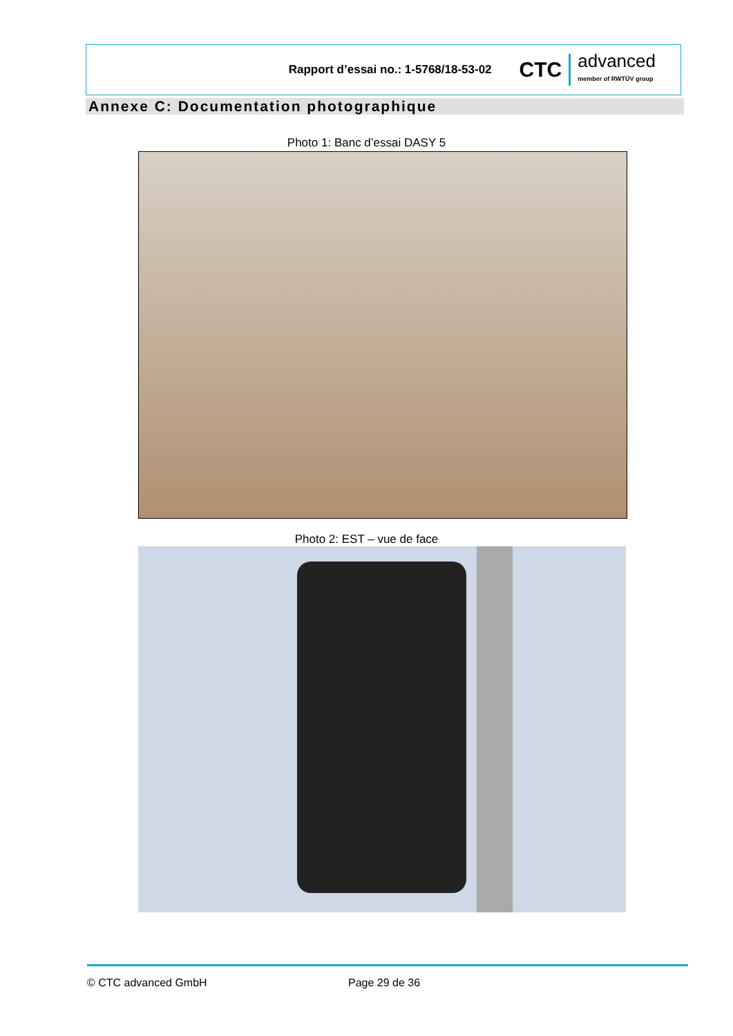Rapport d’essai no.: 1-5768/18-53-02
CTC advanced
member of RWTÜV group
Annexe C: Documentation photographique
Photo 1: Banc d’essai DASY 5
Photo 2: EST – vue de face
© CTC advanced GmbH Page 29 de 36